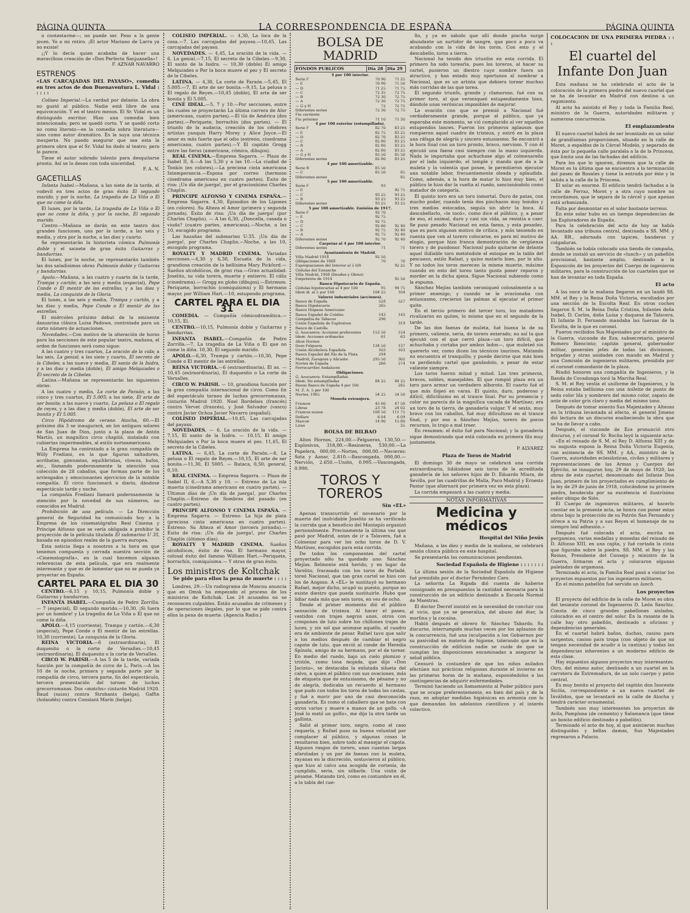PÁGINA QUINTA LA CORRESPONDENCIA DE ESPAÑA PÁGINA QUINTA
a contestarme—; no puede ser. Paso a la gente joven. Yo a mi retiro. ¡El actor Mariano de Larra ya no existe!
¡¡Y lo decía quien acababa de hacer una maravillosa creación de «Don Perfecto Sanjuanella»!
F. AZNAR NAVARRO
ESTRENOS
«LAS CARCAJADAS DEL PAYASO», comedia en tres actos de don Buenaventura L. Vidal : : : : :
Coliseo Imperial.—La verdad por delante. La obra no gustó al público. Nadie está libre de una equivocación. Y en el teatro menos. El Sr. Vidal es un distinguido escritor. Hizo una comedia bien intencionada; pero se quedó corto. Y se quedó corto no como literato—en la comedia sobra literatura—sino como autor dramático. Es la suya una técnica inexperta. No puedo asegurar que sea esta la primera obra que el Sr. Vidal ha dado al teatro; pero lo parece.
Tiene el autor sobrado talento para desquitarse pronto. Así se lo deseo con toda sinceridad.
F. A. N.
GACETILLAS
Infanta Isabel.—Mañana, a las siete de la tarde, el vodevil en tres actos de gran éxito El segundo marido, y por la noche, La tragedia de La Viña o El que no come la diña.
El lunes, por la tarde, La tragedia de La Viña o El que no come la diña, y por la noche, El segundo marido.
Centro.—Mañana se darán en este teatro dos grandes funciones, una por la tarde, a las seis y media, y otra por la noche, a las diez y cuarto.
Se representarán la historieta cómica Pulmonía doble y el sainete de gran éxito Guitarras y bandurrias.
El lunes, por la noche, se representarán también las dos saladísimas obras Pulmonía doble y Guitarras y bandurrias.
Apolo.—Mañana, a las cuatro y cuarto de la tarde, Trampa y cartón; a las seis y media (especial), Pepe Conde o El mentir de las estrellas, y a las diez y media, La conquista de la Gloria.
El lunes, a las seis y media, Trampa y cartón, y a las diez y media, Pepe Conde o El mentir de las estrellas.
El miércoles próximo debut de la eminente danzarina clásica Luisa Padowa, contratada para un corto número de actuaciones.
Novedades.—Con motivo de la alteración de horas para las secciones de este popular teatro, mañana, el orden de funciones será como sigue:
A las cuatro y tres cuartos, La oración de la vida; a las seis, La genial; a las siete y cuarto, El secreto de la Cibeles; a las nueve y media, El santo de la Isidra, y a las diez y media (doble), El amigo Melquiades o El secreto de la Cibeles.
Latina.—Mañana se representarán las siguientes obras:
A las cuatro y media, La corte de Faraón; a las cinco y tres cuartos, El 5.005; a las siete, El arte de ser bonita; a las nueve y cuarto, La pelusa o El regalo de reyes, y a las diez y media (doble), El arte de ser bonita y El 5.005.
Circo Hipódromo de verano. Atocha, 60.—El próximo día 3 se inaugurará, en los antiguos solares de San Juan de Dios, junto a la plaza de Antón Martín, un magnífico circo chapitó, instalado con cubiertas impermeables, al estilo norteamericano.
La Empresa ha contratado a la gran compañía de Willy Frediani, en la que figuran saltadores, acróbatas, gimnastas, equilibristas, clowns, bufos, etc., llamando poderosamente la atención una colección de 28 caballos, que forman parte de los arriesgados y emocionantes ejercicios de la notable compañía. El circo funcionará a diario, dándose espectáculo tarde y noche.
La compañía Frediani llamará poderosamente la atención por la novedad de sus números, no conocidos en Madrid.
Prohibición de una película. — La Dirección general de Seguridad ha comunicado hoy a la Empresa de los cinematógrafos Real Cinema y Príncipe Alfonso que se vería obligada a prohibir la proyección de la película titulada El submarino U 35, basada en episodios reales de la guerra europea.
Esta noticia llega a nosotros a la hora en que tenemos compuesta y cerrada nuestra sección de «Cinematografía», en la cual hacemos algunas referencias de esta película, que era realmente interesante y que es de lamentar que no se pueda ya proyectar en España.
CARTEL PARA EL DIA 30
CENTRO.—6,15 y 10,15, Pulmonía doble y Guitarras y bandurrias.
INFANTA ISABEL.—Compañía de Pedro Zorrilla. — 7 (especial), El segundo marido.—10,30, ¡Si fuera por un hombre! y La tragedia de La Viña o El que no come la diña.
APOLO.—4,15 (corriente), Trampa y cartón.—6,30 (especial), Pepe Conde o El mentir de las estrellas. 10,30 (corriente), La conquista de la Gloria.
REINA VICTORIA.—6 (extraordinaria), El duquesito o la corte de Versalles.—10,45 (extraordinaria), El duquesito o la corte de Versalles.
CIRCO W. PARISH.—A las 5 de la tarde, variada función por la compañía de circo de L. Paris.—A las 10 de la noche, primera y segunda parte por la compañía de circo, tercera parte, fin del espectáculo, tercera presentación del torneo de luchas grecorromanas. Dos «matchs» cinturón Madrid 1920. Baud (suizo) contra Strobants (belga); Gaffin (holandés) contra Constant Marín (belga).
COLISEO IMPERIAL. — 4,30, La loca de la casa.—7, Las carcajadas del payaso.—10,45, Las carcajadas del payaso.
NOVEDADES. — 4,45, La oración de la vida. — 6, La genial.—7,15, El secreto de la Cibeles.—9,30, El santo de la Isidra. — 10,30 (doble) El amigo Melquiades o Por la boca muere el pez y El secreto de la Cibeles.
LATINA. — 4,30, La corte de Faraón.—5,45, El 5.005.—7, El arte de ser bonita.—9,15, La pelusa o El regalo de Reyes.—10,45 (doble), El arte de ser bonita y El 5.005.
CINE IDEAL.—5, 7 y 10.—Por secciones, entre las cuales se proyectarán La última carrera de Alor (americana, cuatro partes).—El tío de América (dos partes).—Periquete, borrachín (dos partes). — El triunfo de la audacia, creación de los célebres artistas yanquis Harry Morey y Alice Joyce.—El amor es más fuerte que el odio (estreno, cinedrama americano, cuatro partes).—Y El capitán Grogg entre las fieras (americana, cómica, dibujos).
REAL CINEMA.—Empresa Sagarra. — Plaza de Isabel II, 6.—A las 5,30 y a las 10.—La ciudad de Tonkín (en colores).—La preciosa cinta americana Intemperancia.—Esposa por correo (hermoso cinedrama americano en cuatro partes). Exito de risa: ¡Un día de juerga!, por el graciosísimo Charles Chaplin.
PRINCIPE ALFONSO Y CINEMA ESPAÑA.—Empresa Sagarra. 4,30, Episodios de los Lipones (en colores). Su Alteza el Amor (primera y segunda jornada). Exito de risa: ¡Un día de juerga! (por Charles Chaplin). — A las 6,30, ¿Doncella, casada o viuda? (cuatro partes, americana).—Noche, a las 10, escogido programa.
Las hazañas del submarino U-35. ¡Un día de juerga!, por Charles Chaplin.—Noche, a las 10, escogido programa.
ROYALTY Y MADRID CINEMA. Variadas secciones.—4,30 y 6,30, Escuela de la vida, grandiosa creación de la bellísima Mary Pickford.—Sueños alcohólicos, de gran risa.—Gran actualidad: Joselito, su vida torera, muerte y entierro. El cáliz (cinedrama).— Grogg en globo (dibujos).—Estrenos: Periquete, borrachín (comiquísima) y El hermano mayor, por William Hart.—10, estupendo programa.
CARTEL PARA EL DIA 31
COMEDIA. — Compañía cómicodramática.—10,15, El.
CENTRO.—10,15, Pulmonía doble y Guitarras y bandurrias.
INFANTA ISABEL.—Compañía de Pedro Zorrilla.—7, La tragedia de La Viña o El que no come la diña. 10,30, El segundo marido.
APOLO.—6,30, Trampa y cartón.—10,30, Pepe Conde o El mentir de las estrellas.
REINA VICTORIA.—6 (extraordinaria), El as. — 10,45 (extraordinaria), El duquesito o La corte de Versalles.
CIRCO W. PARISH. — 10, grandiosa función por la gran compañía internacional de circo. Como fin del espectáculo torneo de luchas grecorromanas, cinturón Madrid 1920. Noel Bordelais (francés) contra Vervet (francés), y José Salvador (vasco) contra Javier Ochoa Javier Navarro (español).
COLISEO IMPERIAL.—10,45, Las carcajadas del payaso.
NOVEDADES. — 6, La oración de la vida. — 7,15, El santo de la Isidra. — 10,15, El amigo Melquiades o Por la boca muere el pez. 11,45, El secreto de la Cibeles.
LATINA. — 6,45, La corte de Faraón.—8, La pelusa o El regalo de Reyes.—10,15, El arte de ser bonita.—11,30, El 5005. — Butaca, 0,50; general, 0,10.
REAL CINEMA. — Empresa Sagarra. — Plaza de Isabel II, 6.—A 5,30 y 10. — Estreno de La isla muerta (cinedrama americano en cuatro partes). — Ultimos días de ¡Un día de juerga!, por Charles Chaplin.—Estreno de Sombras del pasado (en cuatro partes).
PRINCIPE ALFONSO Y CINEMA ESPAÑA. — Empresa Sagarra. — Estreno: La hija de plata (preciosa cinta americana en cuatro partes). Estreno: Su Alteza el Amor (tercera jornada).—Exito de risa: ¡Un día de juerga!, por Charles Chaplin (últimos días).
ROYALTY Y MADRID CINEMA. Sueños alcohólicos, éxito de risa. El hermano mayor, colosal éxito del famoso William Hart.—Periquete, borrachín, comiquísima.— Y otras de gran éxito.
Los ministros de Koltchak
Se pide para ellos la pena de muerte : : : :
Londres, 29.—Un radiograma de Moscou anuncia que en Omsk ha empezado el proceso de los ministros de Koltchak. Los 24 acusados no se reconocen culpables. Están acusados de crímenes y de operaciones ilegales, por lo que se pide contra ellos la pena de muerte. (Agencia Radio.)
BOLSA DE MADRID
| FONDOS PUBLICOS | Día 28 | Día 29 |
| --- | --- | --- |
| 4 por 100 interior. | | |
| Serie F | 70 90 | 71 25 |
| — E | 70 90 | 71 50 |
| — D | 71 25 | 71 75 |
| — C | 72 35 | 72 75 |
| — B | 72 30 | 72 75 |
| — A | 72 30 | 72 75 |
| — G y H | 72 | 72 75 |
| Diferentes series | 72 30 | 72 75 |
| Fin corriente | | |
| Fin próximo | 71 10 | 71 30 |
| 4 por 100 exterior (estampillado). | | |
| Serie F | 82 70 | 83 25 |
| — E | 82 75 | 83 25 |
| — D | 82 70 | 83 25 |
| — C | 82 80 | 83 25 |
| — B | 82 80 | 83 25 |
| — A | 82 80 | 83 25 |
| — G y H | 85 50 | 85 50 |
| Diferentes series | 82 80 | 83 25 |
| 4 por 100 amortizable. | | |
| Serie B | 85 50 | |
| — C | 85 50 | 85 |
| Diferentes series | | 85 |
| 5 por 100 amortizable. | | |
| Serie F | 93 | |
| — E | | 92 75 |
| — C | 93 25 | 93 25 |
| — B | 93 25 | 93 25 |
| Diferentes series | 93 25 | 93 25 |
| 5 por 100 amortizable. Emisión de 1917. | | |
| Serie F | 92 70 | |
| — E | 92 75 | |
| — D | 92 75 | |
| — C | 92 60 | 92 40 |
| — B | 92 75 | 92 40 |
| — A | 92 75 | 92 40 |
| Diferentes series | 92 70 | 92 40 |
| Carpetas al 4 por 100 interior. | | |
| Diferentes series | 71 | 71 |
| Ayuntamiento de Madrid. | | |
| Villa Madrid 1918 | 92 50 | |
| Obligaciones de 1868 | 70 | 70 |
| Expropiaciones del Interior al 5 0/0 | | 92 25 |
| Cédulas del Ensanche | | |
| Villa Madrid, 1908 (Deudas y Obras) | | |
| Empréstito de 1914 | | 92 50 |
| Banco Hipotecario de España. | | |
| Cédulas hipotecarias al 4 por 100 | 95 | 94 75 |
| Idem íd. al 5 por 100 | 104 25 | 104 |
| Valores industriales (acciones). | | |
| Banco de España | 528 | 527 |
| Banco Hipotecario | 265 | |
| Banco Hispano Americano | | |
| Banco Español de Crédito | 143 | 143 |
| Compañía de Tabacos | 296 | |
| Unión Española de Explosivos | | 319 |
| Banco de Castilla | | |
| G. Azucarera: Acciones preferentes | 153 50 | 154 |
| Idem: Acciones ordinarias | 61 | 63 |
| Altos Hornos | | |
| Duro Felguera | 134 50 | 137 |
| Unión Alcoholera Española | 103 | 103 |
| Banco Español del Río de la Plata | 294 | |
| Madrid, Zaragoza y Alicante | 295 50 | 302 |
| Nortes de España | 266 | 274 |
| Ferrocarriles Andaluces | | |
| Obligaciones. | | |
| G. Azucarera: Estampilladas | | |
| Idem: No estampilladas | 84 25 | 84 25 |
| Bonos Banco de España 4 por 100 | | 285 |
| M. Z. A. 5 por 100 | | |
| Nortes, 1905 | 54 25 | 54 50 |
| Moneda extranjera. | | |
| Francos | 45 60 | 47 50 |
| Libras | 23 78 | 24 02 |
| Francos suizos | 108 50 | 111 75 |
| Dollars | 6 04 | 6 09 |
| Marcos | 14 90 | 15 80 |
| Liras | | 35 |
BOLSA DE BILBAO
Altos Hornos, 224,00.—Felgueras, 130,50.—Explosivos, 318,00.—Resineras, 530,00.—La Papelera, 000,00.—Nortes, 000,00.—Navieras: Sota y Aznar, 2.810.—Bascongada, 000,00.—Nervión, 2.650.—Unión, 0.995.—Vascongada, 0.990.
TOROS Y TOREROS
Sin «EL»
Apenas transcurrido el novenario por la muerte del inolvidable Joselito se ha verificado la corrida que a beneficio del Montepío organizó personalmente. Precisamente la última vez que pasó por Madrid, antes de ir a Talavera, fué a Colmenar para ver los ocho toros de D. V. Martínez, escogidos para esta corrida.
De todos los componentes del cartel proyectado sólo ha quedado uno: Sánchez Mejías. Belmonte está herido, y en lugar de Varelito, fracasado con los toros de Parladé, toreó Nacional, que tan gran cartel se hizo con los de Angoso. A «EL» le sustituyó su hermano Rafael, mejor dicho, ocupó su puesto, porque no existe diestro que pueda sustituirle. Hubo que lidiar nada más que seis toros, en vez de ocho.
Desde el primer momento dió el público sensación de tristeza. Al hacer el paseo, vestidos con trajes negros unos, otros con crespones de luto sobre los chillones trajes de luces, y sin sol que animase aquello, el cuadro era de ambiente de pesar. Rafael tuvo que salir a los medios después de cambiar el negro capote de luto, que envió al conde de Heredia Spínola, amigo de su hermano, por el de torear. En medio del ruedo, bajo un cielo plomizo y tristón, como lona mojada, que dijo «Don Jacinto», se destacaba la enlutada silueta del calvo, a quien el público con sus ovaciones, más de etiqueta que de entusiasmo, de pésame y no de alegría, dedicaba un recuerdo al hermano que pudo con todos los toros de todas las castas, y fué a morir por uno de casi desconocida ganadería. Es como el caballero que se bate con otros varios y muere a manos de un golfo. «A José lo mató un golfo», me dijo la otra tarde un gallista.
Salió el primer toro, negro, como el caso requería, y Rafael puso su buena voluntad por complacer al público, y algunas cosas le resultaron bien, sobre todo al manejar el capote. Algunos rasgos de torero, unas cuantas largas afaroladas y un par de faenas con la muleta, rayanas en la discreción, sostuvieron al público, que hizo al calvo una acogida de cortesía, de cumplido, seria, sin silbarle. Una visita de pésame. Matando tiró, como es costumbre en él, a la tabla del cue-
llo, y ya es sabido que allí donde pincha surge abundante un surtidor de sangre, que poco a poco va acabando con la vida de los toros. Con esto y el descabello, toros a tierra.
Nacional ha tenido dos triunfos en esta corrida. El primero ha sido torearla, pues los toreros, al hacer su cartel, pusieron un diestro cuyo nombre fuera un atractivo, y han estado muy oportunos al nombrar a Nacional, que es un artista que debiera torear muchas más corridas de las que torea.
El segundo triunfo, grande y clamoroso, fué con su primer toro, al que veroniqueó estupendamente bien, dándole unas verónicas imposibles de mejorar.
La ovación con que se premió a Nacional fué verdaderamente grande, porque el público, que ya esperaba este momento, se vió complacido al ver aquellos estupendos lances. Fueron los primeros aplausos que rompieron aquel cuadro de tristeza, y entró en la plaza una ráfaga de alegría y sincero entusiasmo. Se encontró a la hora final con un toro pronto, bravo, nervioso. Y con él ejecutó una faena casi siempre con la mano izquierda. Nada le importaba que achuchase algo el colmenareño por el lado izquierdo; el temple y mando que da a la muleta y la valentía que posee, le permitieron ejecutar una notable labor, frecuentemente oleada y aplaudida. Como, además, a la hora de matar lo hizo muy bien, el público le hizo dar la vuelta al ruedo, sancionándolo como matador de categoría.
El quinto toro era un toro inmortal. Duro de patas, con mucho poder, cuando tenía dos pinchazos muy hondos y tres medias estocadas, seguía sin abrir la boca. Al descabellarlo, «le tocó», como dice el público, y, a pesar de eso, el animal, duro y casi sin vida, se resistía a caer. Se puso pesado Nacional en esta faena, y esta pesadez, que es para algunos motivo de crítica, y más teniendo en cuenta que ven al torero colocarse, es para mí motivo de elogio, porque hizo franca demostración de vergüenza torera y de pundonor. Nacional pudo quitarse de delante aquel ilidiable toro metiéndole el estoque en la tabla del pescuezo, estilo Rafael, y quiso matarlo bien, por lo alto. Y no todos los toros merecen la misma muerte, máxime cuando en esto del toreo tanto gusta poner reparos y morder en la dicha ajena. Sigue Nacional subiendo como la espuma.
Sánchez Mejías también veroniqueó colosalmente a su primer enemigo; y cuando se le ovacionaba con entusiasmo, crecieron las palmas al ejecutar el primer quite.
En el tercio primero del tercer toro, los matadores rivalizaron en quites, lo mismo que en el segundo de la tarde.
De las dos faenas de muleta, fué buena la de su primero, valiente, seria, de torero enterado; no así la que ejecutó con el que cerró plaza—un toro difícil, que achuchaba y cortaba por ambos lados—, que muleteó sin quererlo ver, como dicen los técnicos taurinos. Matando no encuentra el tranquillo; y puede decirse que más bien va perdiendo cartel que ganándolo, a pesar de estar valiente siempre.
Los toros fueron mitad y mitad. Los tres primeros, bravos, nobles, manejables. El que rompió plaza era un toro para armar un verdadero alboroto. El cuarto fué el que más flojeó en varas. El quinto, duro, poderoso y difícil, dificilísimo en el trance final. Por su presencia y color no parecía de la magnífica vacada de Martínez; era un toro de la tierra, de ganadería vulgar. Y el sexto, muy bravo con los caballos, fué muy dificultoso en el trance final, y por eso a Sánchez Mejías, torero de pocos recursos, lo trajo a mal traer.
En resumen: el éxito fué para Nacional; y la ganadería sigue demostrando que está colocada en primera fila muy justamente.
P. ALVAREZ
Plaza de Toros de Madrid
El domingo 30 de mayo se celebrará una corrida extraordinaria, lidiándose seis toros de la acreditada ganadería de los señores hijos de D. Eduardo Miura, de Sevilla, por las cuadrillas de Malla, Paco Madrid y Ernesto Pastor (que alternará por primera vez en esta plaza).
La corrida empezará a las cuatro y media.
NOTAS INFORMATIVAS
Medicina y médicos
Hospital del Niño Jesús
Mañana, a las diez y media de la mañana, se celebrará sesión clínica pública en este hospital.
Se presentarán las comunicaciones pendientes.
Sociedad Española de Higiene : : : : : : :
La última sesión de la Sociedad Española de Higiene fué presidida por el doctor Fernández Caro.
La señorita La Rigada dió cuenta de haberse consignado en presupuestos la cantidad necesaria para la construcción de un edificio destinado a Escuela Normal de Maestras.
El doctor Decref insistió en la necesidad de concluir con el vicio, que ya se generaliza, del abuso del éter, la morfina y la cocaína.
Habló después el obrero Sr. Sánchez Tabardo. Su discurso, interrumpido muchas veces por los aplausos de la concurrencia, fué una inculpación a los Gobiernos por su pasividad en materia de higiene, tolerando que en la construcción de edificios nadie se cuide de que se cumplan las disposiciones encaminadas a asegurar la salud pública.
Censuró la costumbre de que los niños asilados efectúen sus prácticas religiosas durante el invierno en las primeras horas de la mañana, exponiéndolos a las contingencias de adquirir enfermedades.
Terminó haciendo un llamamiento al Poder público para que se ocupe preferentemente, en bien del país y de la raza, en adoptar medidas higiénicas en armonía con lo que demandan los adelantos científicos y el interés colectivo.
COLOCACION DE UNA PRIMERA PIEDRA : : :
El cuartel del Infante Don Juan
Esta mañana se ha celebrado el acto de la colocación de la primera piedra del nuevo cuartel que se ha de levantar en Madrid con destino a un regimiento.
Al acto ha asistido el Rey y toda la Familia Real, ministro de la Guerra, autoridades militares y numerosa concurrencia.
El emplazamiento
El nuevo cuartel habrá de ser levantado en un solar de grandísimas proporciones, situado en la calle de Moret, a espaldas de la Cárcel Modelo, y separado de ésta por la pequeña calle paralela a la de la Princesa, que limita una de las fachadas del edificio.
Para los que lo ignoren, diremos que la calle de Moret es la última que se encuentra a la terminación del paseo de Rosales y tiene la entrada por éste y la salida a la calle de la Princesa.
El solar es enorme. El edificio tendrá fachadas a la calle de Ferraz, Moret y a otra cuyo nombre no recordamos, que le separa de la cárcel y que apenas está urbanizada.
Falta por desmontar en el solar bastante terreno.
En este solar hubo en un tiempo dependencias de los Exploradores de España.
Para la celebración del acto de hoy se había levantado una tribuna central, destinada a SS. MM. y AA. RR., adornada con tapices, banderas y colgaduras.
También se había colocado una tienda de campaña, donde se instaló un servicio de «lunch» y un pabellón provisional, bastante amplio, destinado a la Exposición de los proyectos del Cuerpo de ingenieros militares, para la construcción de los cuarteles que se han de levantar en toda España.
El acto
A las once de la mañana llegaron en un landó SS. MM. el Rey y la Reina Doña Victoria, escoltados por una sección de la Escolta Real. En otros coches llegaron S. M. la Reina Doña Cristina, Infantes doña Isabel, D. Carlos, doña Luisa y duquesa de Talavera. El Infante D. Fernando mandaba las fuerzas de la Escolta, de la que es coronel.
Fueron recibidos Sus Majestades por el ministro de la Guerra, vizconde de Eza; subsecretario, general Romero Biencinto; capitán general, gobernador militar, generales jefes de todas las divisiones, brigadas y otras unidades con mando en Madrid y una Comisión de ingenieros militares, presidida por el coronel comandante de la plaza.
Rindió honores una compañía de Ingenieros, y la Banda de Covadonga tocó la Marcha Real.
S. M. el Rey vestía el uniforme de Ingenieros, y la Reina estaba bellísima con una toilette de punto de seda color lila y sombrero del mismo color, zapato de ante de color gris claro y media del mismo tono.
Después de tomar asiento Sus Majestades y Altezas en la tribuna levantada al efecto, el general Jimeno dió lectura de un discurso enalteciendo la obra que se ha de llevar a cabo.
Después, el vizconde de Eza pronunció otro discurso, y el coronel Sr. Rocha leyó la siguiente acta:
«En el reinado de S. M. el Rey D. Alfonso XIII y de su augusta esposa la Reina Doña Victoria Eugenia, con asistencia de SS. MM. y AA., ministro de la Guerra, autoridades eclesiásticas, civiles y militares y representaciones de las Armas y Cuerpos del Ejército, se inauguran hoy, 29 de mayo de 1920, las obras de este cuartel, denominado del Infante Don Juan, primero de los proyectados en cumplimiento de la ley de 29 de junio de 1918, colocándose su primera piedra, bendecida por su excelencia el ilustrísimo señor obispo de Sión.
El Cuerpo de ingenieros militares, al hacerlo constar en la presente acta, se honra con poner estas obras bajo la protección de su Patrón San Fernando y ofrece a su Patria y a sus Reyes el homenaje de su siempre leal adhesión.»
Después fué colocada el acta, escrita en pergamino, varias medallas y monedas del reinado de D. Alfonso XIII, en una cajita, y fué cortada la cinta que figuraba sobre la piedra. SS. MM. el Rey y las Reinas, Presidente del Consejo y ministro de la Guerra, firmaron el acta y colocaron algunas paletadas de argamasa.
Terminado el acto, la Familia Real pasó a visitar los proyectos expuestos por los ingenieros militares.
En el mismo pabellón fué servido un lunch.
Los proyectos
El proyecto del edificio de la calle de Moret es obra del teniente coronel de Ingenieros D. León Sanchiz. Consta de cinco grandes pabellones aislados, colocados en el centro del solar. En la rasante de la calle hay otro pabellón, destinado a oficinas y dependencias generales.
En el cuartel habrá baños, duchas, casino para sargentos, casino para tropa (con objeto de que no tengan necesidad de acudir a la cantina) y todas las dependencias inherentes a un moderno edificio de esta clase.
Hay expuestos algunos proyectos muy interesantes. Otro, del mismo autor, destinado a un cuartel en la carretera de Extremadura, de un solo cuerpo y patio central.
Es muy bonito el proyecto del capitán don Inocente Sicilia, correspondiente a un nuevo cuartel de Inválidos, que se levantará en la calle de Atocha y tendrá carácter ornamental.
También son muy interesantes los proyectos de Avila, Pamplona (de cemento) y Salamanca (que tiene un bonito edificio destinado a pabellón).
Terminado el acto de hoy, al que asistieron muchas distinguidas y bellas damas, Sus Majestades regresaron a Palacio.